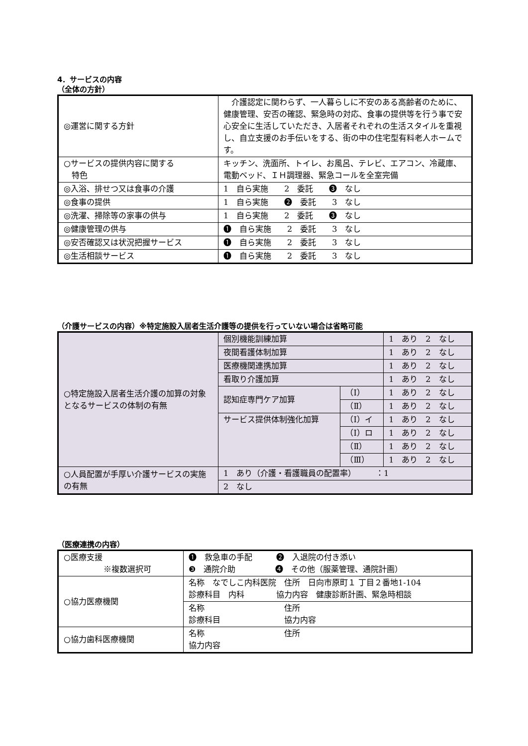4．サービスの内容
（全体の方針）
| ◎運営に関する方針 | 介護認定に関わらず、一人暮らしに不安のある高齢者のために、健康管理、安否の確認、緊急時の対応、食事の提供等を行う事で安心安全に生活していただき、入居者それぞれの生活スタイルを重視し、自立支援のお手伝いをする、街の中の住宅型有料老人ホームです。 |
| ○サービスの提供内容に関する 特色 | キッチン、洗面所、トイレ、お風呂、テレビ、エアコン、冷蔵庫、電動ベッド、ＩＨ調理器、緊急コールを全室完備 |
| ◎入浴、排せつ又は食事の介護 | 1 自ら実施 2 委託 ❸ なし |
| ◎食事の提供 | 1 自ら実施 ❷ 委託 3 なし |
| ◎洗濯、掃除等の家事の供与 | 1 自ら実施 2 委託 ❸ なし |
| ◎健康管理の供与 | ❶ 自ら実施 2 委託 3 なし |
| ◎安否確認又は状況把握サービス | ❶ 自ら実施 2 委託 3 なし |
| ◎生活相談サービス | ❶ 自ら実施 2 委託 3 なし |
（介護サービスの内容）※特定施設入居者生活介護等の提供を行っていない場合は省略可能
| ○特定施設入居者生活介護の加算の対象となるサービスの体制の有無 | 個別機能訓練加算 | | 1 あり 2 なし |
| | 夜間看護体制加算 | | 1 あり 2 なし |
| | 医療機関連携加算 | | 1 あり 2 なし |
| | 看取り介護加算 | | 1 あり 2 なし |
| | 認知症専門ケア加算 | （Ⅰ） | 1 あり 2 なし |
| | | （Ⅱ） | 1 あり 2 なし |
| | サービス提供体制強化加算 | （Ⅰ）イ | 1 あり 2 なし |
| | | （Ⅰ）ロ | 1 あり 2 なし |
| | | （Ⅱ） | 1 あり 2 なし |
| | | （Ⅲ） | 1 あり 2 なし |
| ○人員配置が手厚い介護サービスの実施の有無 | 1 あり（介護・看護職員の配置率） ：1 | | |
| | 2 なし | | |
（医療連携の内容）
| ○医療支援 ※複数選択可 | ❶ 救急車の手配 ❷ 入退院の付き添い ❸ 通院介助 ❹ その他（服薬管理、通院計画） |
| ○協力医療機関 | 名称 なでしこ内科医院 住所 日向市原町１ 丁目２番地1-104 診療科目 内科 協力内容 健康診断計画、緊急時相談 |
| | 名称 住所 診療科目 協力内容 |
| ○協力歯科医療機関 | 名称 住所 協力内容 |